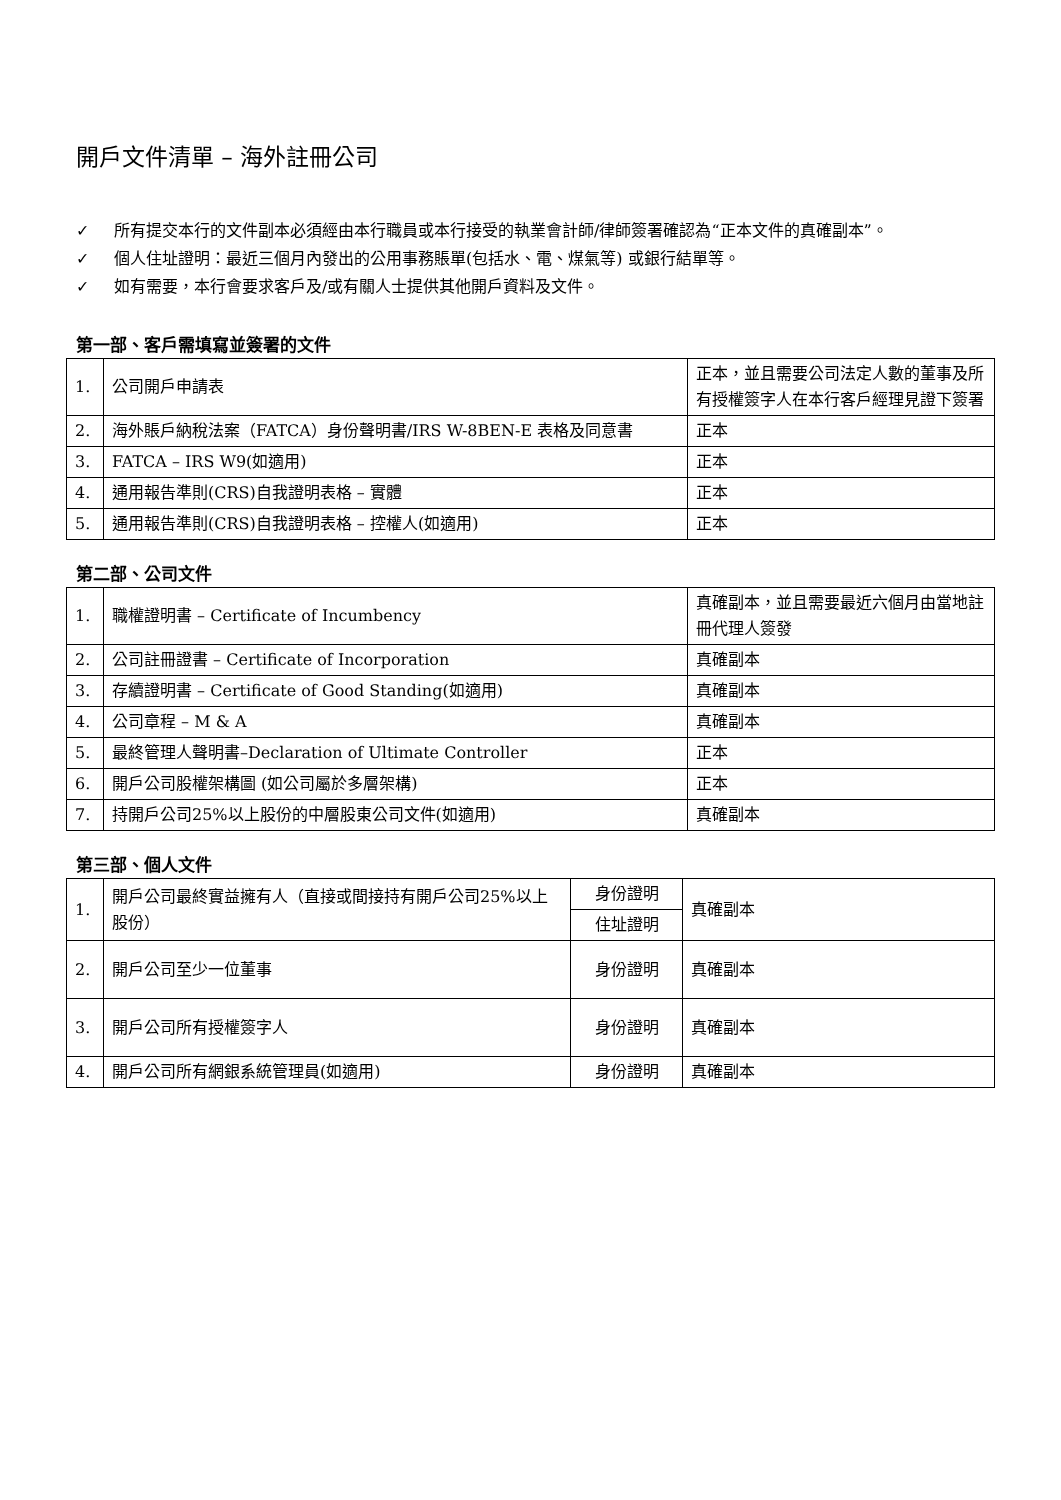開戶文件清單 – 海外註冊公司
✓ 所有提交本行的文件副本必須經由本行職員或本行接受的執業會計師/律師簽署確認為“正本文件的真確副本”。
✓ 個人住址證明：最近三個月內發出的公用事務賬單(包括水、電、煤氣等) 或銀行結單等。
✓ 如有需要，本行會要求客戶及/或有關人士提供其他開戶資料及文件。
第一部、客戶需填寫並簽署的文件
| 1. | 公司開戶申請表 | 正本，並且需要公司法定人數的董事及所有授權簽字人在本行客戶經理見證下簽署 |
| 2. | 海外賬戶納稅法案（FATCA）身份聲明書/IRS W-8BEN-E 表格及同意書 | 正本 |
| 3. | FATCA – IRS W9(如適用) | 正本 |
| 4. | 通用報告準則(CRS)自我證明表格 – 實體 | 正本 |
| 5. | 通用報告準則(CRS)自我證明表格 – 控權人(如適用) | 正本 |
第二部、公司文件
| 1. | 職權證明書 – Certificate of Incumbency | 真確副本，並且需要最近六個月由當地註冊代理人簽發 |
| 2. | 公司註冊證書 – Certificate of Incorporation | 真確副本 |
| 3. | 存續證明書 – Certificate of Good Standing(如適用) | 真確副本 |
| 4. | 公司章程 – M & A | 真確副本 |
| 5. | 最終管理人聲明書–Declaration of Ultimate Controller | 正本 |
| 6. | 開戶公司股權架構圖 (如公司屬於多層架構) | 正本 |
| 7. | 持開戶公司25%以上股份的中層股東公司文件(如適用) | 真確副本 |
第三部、個人文件
| 1. | 開戶公司最終實益擁有人（直接或間接持有開戶公司25%以上股份） | 身份證明 | 真確副本 |
| | | 住址證明 | |
| 2. | 開戶公司至少一位董事 | 身份證明 | 真確副本 |
| 3. | 開戶公司所有授權簽字人 | 身份證明 | 真確副本 |
| 4. | 開戶公司所有網銀系統管理員(如適用) | 身份證明 | 真確副本 |